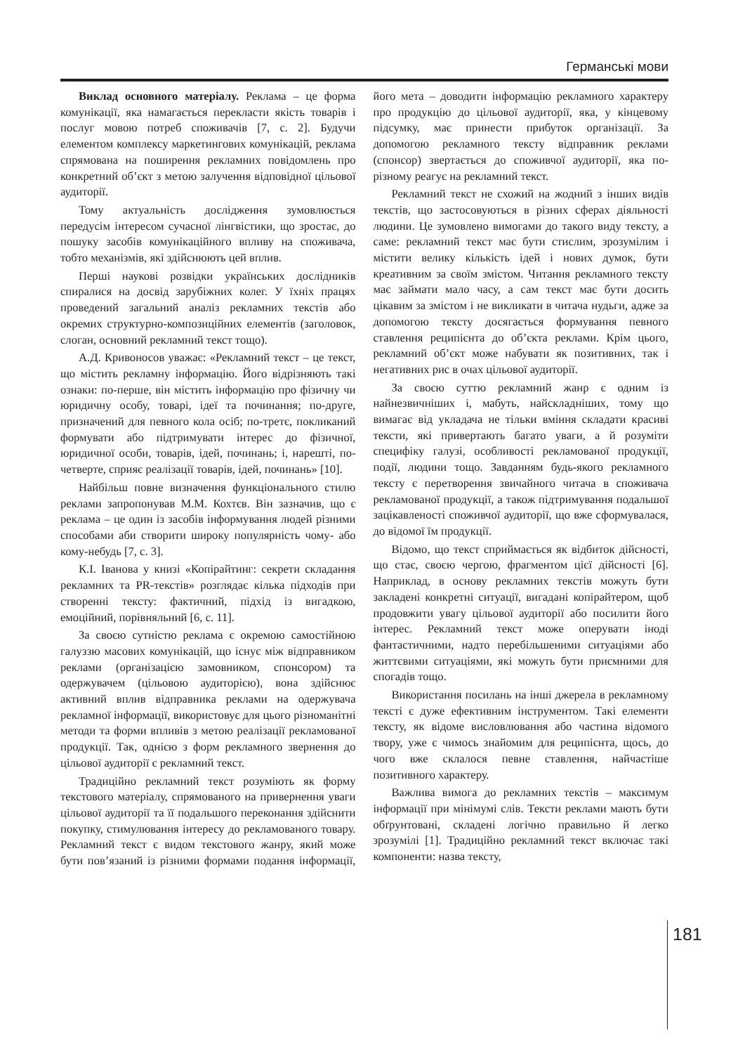Германські мови
Виклад основного матеріалу. Реклама – це форма комунікації, яка намагається перекласти якість товарів і послуг мовою потреб споживачів [7, с. 2]. Будучи елементом комплексу маркетингових комунікацій, реклама спрямована на поширення рекламних повідомлень про конкретний об’єкт з метою залучення відповідної цільової аудиторії.
Тому актуальність дослідження зумовлюється передусім інтересом сучасної лінгвістики, що зростає, до пошуку засобів комунікаційного впливу на споживача, тобто механізмів, які здійснюють цей вплив.
Перші наукові розвідки українських дослідників спиралися на досвід зарубіжних колег. У їхніх працях проведений загальний аналіз рекламних текстів або окремих структурно-композиційних елементів (заголовок, слоган, основний рекламний текст тощо).
А.Д. Кривоносов уважає: «Рекламний текст – це текст, що містить рекламну інформацію. Його відрізняють такі ознаки: по-перше, він містить інформацію про фізичну чи юридичну особу, товарі, ідеї та починання; по-друге, призначений для певного кола осіб; по-третє, покликаний формувати або підтримувати інтерес до фізичної, юридичної особи, товарів, ідей, починань; і, нарешті, по-четверте, сприяє реалізації товарів, ідей, починань» [10].
Найбільш повне визначення функціонального стилю реклами запропонував М.М. Кохтєв. Він зазначив, що є реклама – це один із засобів інформування людей різними способами аби створити широку популярність чому- або кому-небудь [7, с. 3].
К.І. Іванова у книзі «Копірайтинг: секрети складання рекламних та PR-текстів» розглядає кілька підходів при створенні тексту: фактичний, підхід із вигадкою, емоційний, порівняльний [6, с. 11].
За своєю сутністю реклама є окремою самостійною галуззю масових комунікацій, що існує між відправником реклами (організацією замовником, спонсором) та одержувачем (цільовою аудиторією), вона здійснює активний вплив відправника реклами на одержувача рекламної інформації, використовує для цього різноманітні методи та форми впливів з метою реалізації рекламованої продукції. Так, однією з форм рекламного звернення до цільової аудиторії є рекламний текст.
Традиційно рекламний текст розуміють як форму текстового матеріалу, спрямованого на привернення уваги цільової аудиторії та її подальшого переконання здійснити покупку, стимулювання інтересу до рекламованого товару. Рекламний текст є видом текстового жанру, який може бути пов’язаний із різними формами подання інформації, його мета – доводити інформацію рекламного характеру про продукцію до цільової аудиторії, яка, у кінцевому підсумку, має принести прибуток організації. За допомогою рекламного тексту відправник реклами (спонсор) звертається до споживчої аудиторії, яка по-різному реагує на рекламний текст.
Рекламний текст не схожий на жодний з інших видів текстів, що застосовуються в різних сферах діяльності людини. Це зумовлено вимогами до такого виду тексту, а саме: рекламний текст має бути стислим, зрозумілим і містити велику кількість ідей і нових думок, бути креативним за своїм змістом. Читання рекламного тексту має займати мало часу, а сам текст має бути досить цікавим за змістом і не викликати в читача нудьги, адже за допомогою тексту досягається формування певного ставлення реципієнта до об’єкта реклами. Крім цього, рекламний об’єкт може набувати як позитивних, так і негативних рис в очах цільової аудиторії.
За своєю суттю рекламний жанр є одним із найнезвичніших і, мабуть, найскладніших, тому що вимагає від укладача не тільки вміння складати красиві тексти, які привертають багато уваги, а й розуміти специфіку галузі, особливості рекламованої продукції, події, людини тощо. Завданням будь-якого рекламного тексту є перетворення звичайного читача в споживача рекламованої продукції, а також підтримування подальшої зацікавленості споживчої аудиторії, що вже сформувалася, до відомої їм продукції.
Відомо, що текст сприймається як відбиток дійсності, що стає, своєю чергою, фрагментом цієї дійсності [6]. Наприклад, в основу рекламних текстів можуть бути закладені конкретні ситуації, вигадані копірайтером, щоб продовжити увагу цільової аудиторії або посилити його інтерес. Рекламний текст може оперувати іноді фантастичними, надто перебільшеними ситуаціями або життєвими ситуаціями, які можуть бути приємними для спогадів тощо.
Використання посилань на інші джерела в рекламному тексті є дуже ефективним інструментом. Такі елементи тексту, як відоме висловлювання або частина відомого твору, уже є чимось знайомим для реципієнта, щось, до чого вже склалося певне ставлення, найчастіше позитивного характеру.
Важлива вимога до рекламних текстів – максимум інформації при мінімумі слів. Тексти реклами мають бути обґрунтовані, складені логічно правильно й легко зрозумілі [1]. Традиційно рекламний текст включає такі компоненти: назва тексту,
181